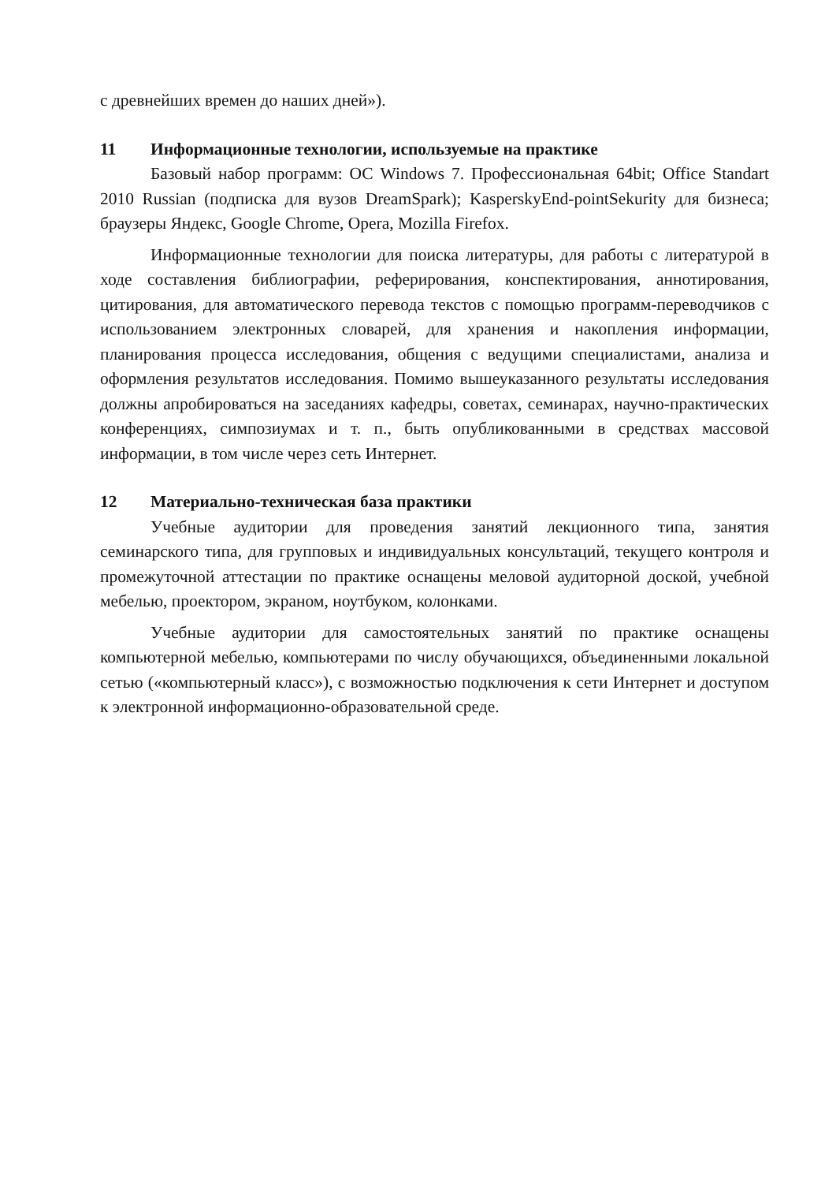с древнейших времен до наших дней»).
11 Информационные технологии, используемые на практике
Базовый набор программ: ОС Windows 7. Профессиональная 64bit; Office Standart 2010 Russian (подписка для вузов DreamSpark); KasperskyEnd-pointSekurity для бизнеса; браузеры Яндекс, Google Chrome, Opera, Mozilla Firefox.
Информационные технологии для поиска литературы, для работы с литературой в ходе составления библиографии, реферирования, конспектирования, аннотирования, цитирования, для автоматического перевода текстов с помощью программ-переводчиков с использованием электронных словарей, для хранения и накопления информации, планирования процесса исследования, общения с ведущими специалистами, анализа и оформления результатов исследования. Помимо вышеуказанного результаты исследования должны апробироваться на заседаниях кафедры, советах, семинарах, научно-практических конференциях, симпозиумах и т. п., быть опубликованными в средствах массовой информации, в том числе через сеть Интернет.
12 Материально-техническая база практики
Учебные аудитории для проведения занятий лекционного типа, занятия семинарского типа, для групповых и индивидуальных консультаций, текущего контроля и промежуточной аттестации по практике оснащены меловой аудиторной доской, учебной мебелью, проектором, экраном, ноутбуком, колонками.
Учебные аудитории для самостоятельных занятий по практике оснащены компьютерной мебелью, компьютерами по числу обучающихся, объединенными локальной сетью («компьютерный класс»), с возможностью подключения к сети Интернет и доступом к электронной информационно-образовательной среде.